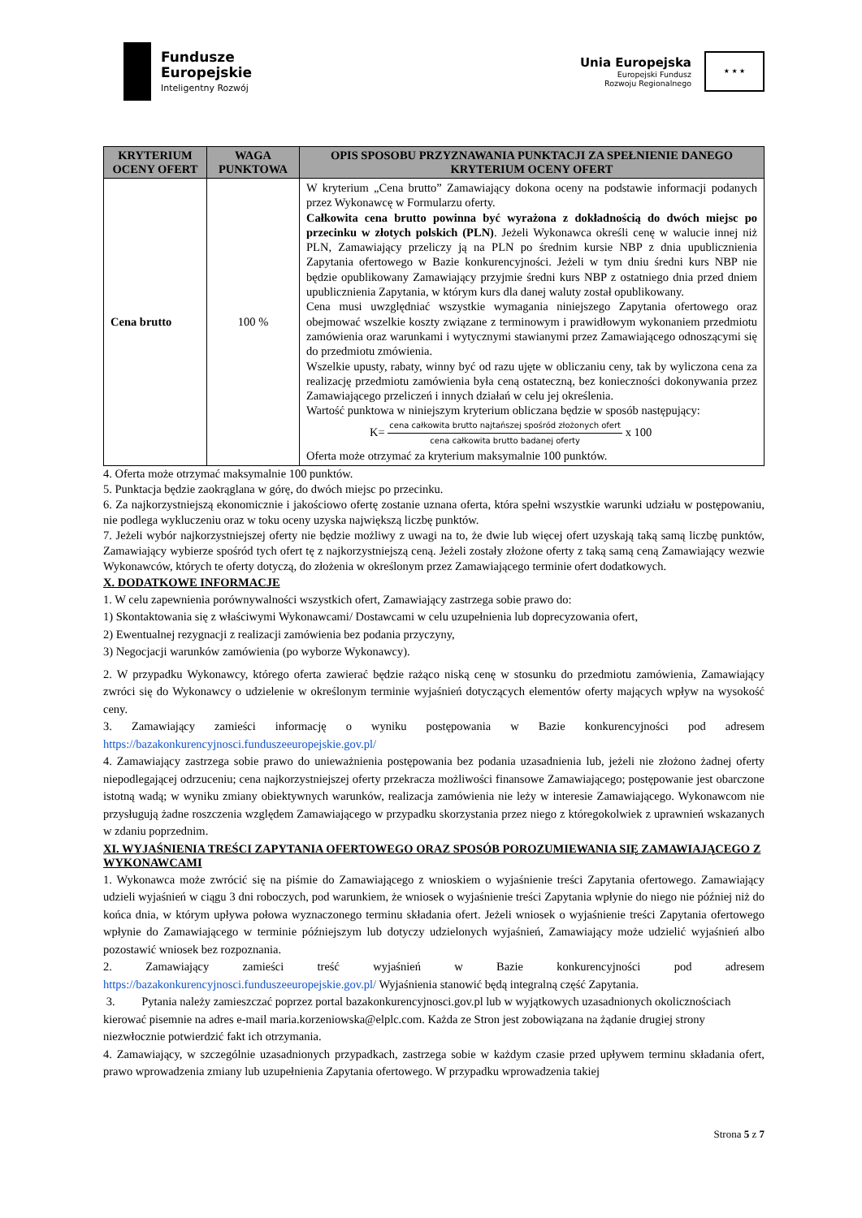Fundusze
Europejskie
Inteligentny Rozwój
Unia Europejska
Europejski Fundusz
Rozwoju Regionalnego
★ ★ ★
| KRYTERIUM OCENY OFERT | WAGA PUNKTOWA | OPIS SPOSOBU PRZYZNAWANIA PUNKTACJI ZA SPEŁNIENIE DANEGO KRYTERIUM OCENY OFERT |
| --- | --- | --- |
| Cena brutto | 100 % | W kryterium „Cena brutto” Zamawiający dokona oceny na podstawie informacji podanych przez Wykonawcę w Formularzu oferty. Całkowita cena brutto powinna być wyrażona z dokładnością do dwóch miejsc po przecinku w złotych polskich (PLN) . Jeżeli Wykonawca określi cenę w walucie innej niż PLN, Zamawiający przeliczy ją na PLN po średnim kursie NBP z dnia upublicznienia Zapytania ofertowego w Bazie konkurencyjności. Jeżeli w tym dniu średni kurs NBP nie będzie opublikowany Zamawiający przyjmie średni kurs NBP z ostatniego dnia przed dniem upublicznienia Zapytania, w którym kurs dla danej waluty został opublikowany. Cena musi uwzględniać wszystkie wymagania niniejszego Zapytania ofertowego oraz obejmować wszelkie koszty związane z terminowym i prawidłowym wykonaniem przedmiotu zamówienia oraz warunkami i wytycznymi stawianymi przez Zamawiającego odnoszącymi się do przedmiotu zmówienia. Wszelkie upusty, rabaty, winny być od razu ujęte w obliczaniu ceny, tak by wyliczona cena za realizację przedmiotu zamówienia była ceną ostateczną, bez konieczności dokonywania przez Zamawiającego przeliczeń i innych działań w celu jej określenia. Wartość punktowa w niniejszym kryterium obliczana będzie w sposób następujący: K= cena całkowita brutto najtańszej spośród złożonych ofert cena całkowita brutto badanej oferty x 100 Oferta może otrzymać za kryterium maksymalnie 100 punktów. |
4. Oferta może otrzymać maksymalnie 100 punktów.
5. Punktacja będzie zaokrąglana w górę, do dwóch miejsc po przecinku.
6. Za najkorzystniejszą ekonomicznie i jakościowo ofertę zostanie uznana oferta, która spełni wszystkie warunki udziału w postępowaniu, nie podlega wykluczeniu oraz w toku oceny uzyska największą liczbę punktów.
7. Jeżeli wybór najkorzystniejszej oferty nie będzie możliwy z uwagi na to, że dwie lub więcej ofert uzyskają taką samą liczbę punktów, Zamawiający wybierze spośród tych ofert tę z najkorzystniejszą ceną. Jeżeli zostały złożone oferty z taką samą ceną Zamawiający wezwie Wykonawców, których te oferty dotyczą, do złożenia w określonym przez Zamawiającego terminie ofert dodatkowych.
X. DODATKOWE INFORMACJE
1. W celu zapewnienia porównywalności wszystkich ofert, Zamawiający zastrzega sobie prawo do:
1) Skontaktowania się z właściwymi Wykonawcami/ Dostawcami w celu uzupełnienia lub doprecyzowania ofert,
2) Ewentualnej rezygnacji z realizacji zamówienia bez podania przyczyny,
3) Negocjacji warunków zamówienia (po wyborze Wykonawcy).
2. W przypadku Wykonawcy, którego oferta zawierać będzie rażąco niską cenę w stosunku do przedmiotu zamówienia, Zamawiający zwróci się do Wykonawcy o udzielenie w określonym terminie wyjaśnień dotyczących elementów oferty mających wpływ na wysokość ceny.
3. Zamawiający zamieści informację o wyniku postępowania w Bazie konkurencyjności pod adresem https://bazakonkurencyjnosci.funduszeeuropejskie.gov.pl/
4. Zamawiający zastrzega sobie prawo do unieważnienia postępowania bez podania uzasadnienia lub, jeżeli nie złożono żadnej oferty niepodlegającej odrzuceniu; cena najkorzystniejszej oferty przekracza możliwości finansowe Zamawiającego; postępowanie jest obarczone istotną wadą; w wyniku zmiany obiektywnych warunków, realizacja zamówienia nie leży w interesie Zamawiającego. Wykonawcom nie przysługują żadne roszczenia względem Zamawiającego w przypadku skorzystania przez niego z któregokolwiek z uprawnień wskazanych w zdaniu poprzednim.
XI. WYJAŚNIENIA TREŚCI ZAPYTANIA OFERTOWEGO ORAZ SPOSÓB POROZUMIEWANIA SIĘ ZAMAWIAJĄCEGO Z WYKONAWCAMI
1. Wykonawca może zwrócić się na piśmie do Zamawiającego z wnioskiem o wyjaśnienie treści Zapytania ofertowego. Zamawiający udzieli wyjaśnień w ciągu 3 dni roboczych, pod warunkiem, że wniosek o wyjaśnienie treści Zapytania wpłynie do niego nie później niż do końca dnia, w którym upływa połowa wyznaczonego terminu składania ofert. Jeżeli wniosek o wyjaśnienie treści Zapytania ofertowego wpłynie do Zamawiającego w terminie późniejszym lub dotyczy udzielonych wyjaśnień, Zamawiający może udzielić wyjaśnień albo pozostawić wniosek bez rozpoznania.
2. Zamawiający zamieści treść wyjaśnień w Bazie konkurencyjności pod adresem https://bazakonkurencyjnosci.funduszeeuropejskie.gov.pl/ Wyjaśnienia stanowić będą integralną część Zapytania.
3. Pytania należy zamieszczać poprzez portal bazakonkurencyjnosci.gov.pl lub w wyjątkowych uzasadnionych okolicznościach kierować pisemnie na adres e-mail maria.korzeniowska@elplc.com. Każda ze Stron jest zobowiązana na żądanie drugiej strony niezwłocznie potwierdzić fakt ich otrzymania.
4. Zamawiający, w szczególnie uzasadnionych przypadkach, zastrzega sobie w każdym czasie przed upływem terminu składania ofert, prawo wprowadzenia zmiany lub uzupełnienia Zapytania ofertowego. W przypadku wprowadzenia takiej
Strona 5 z 7